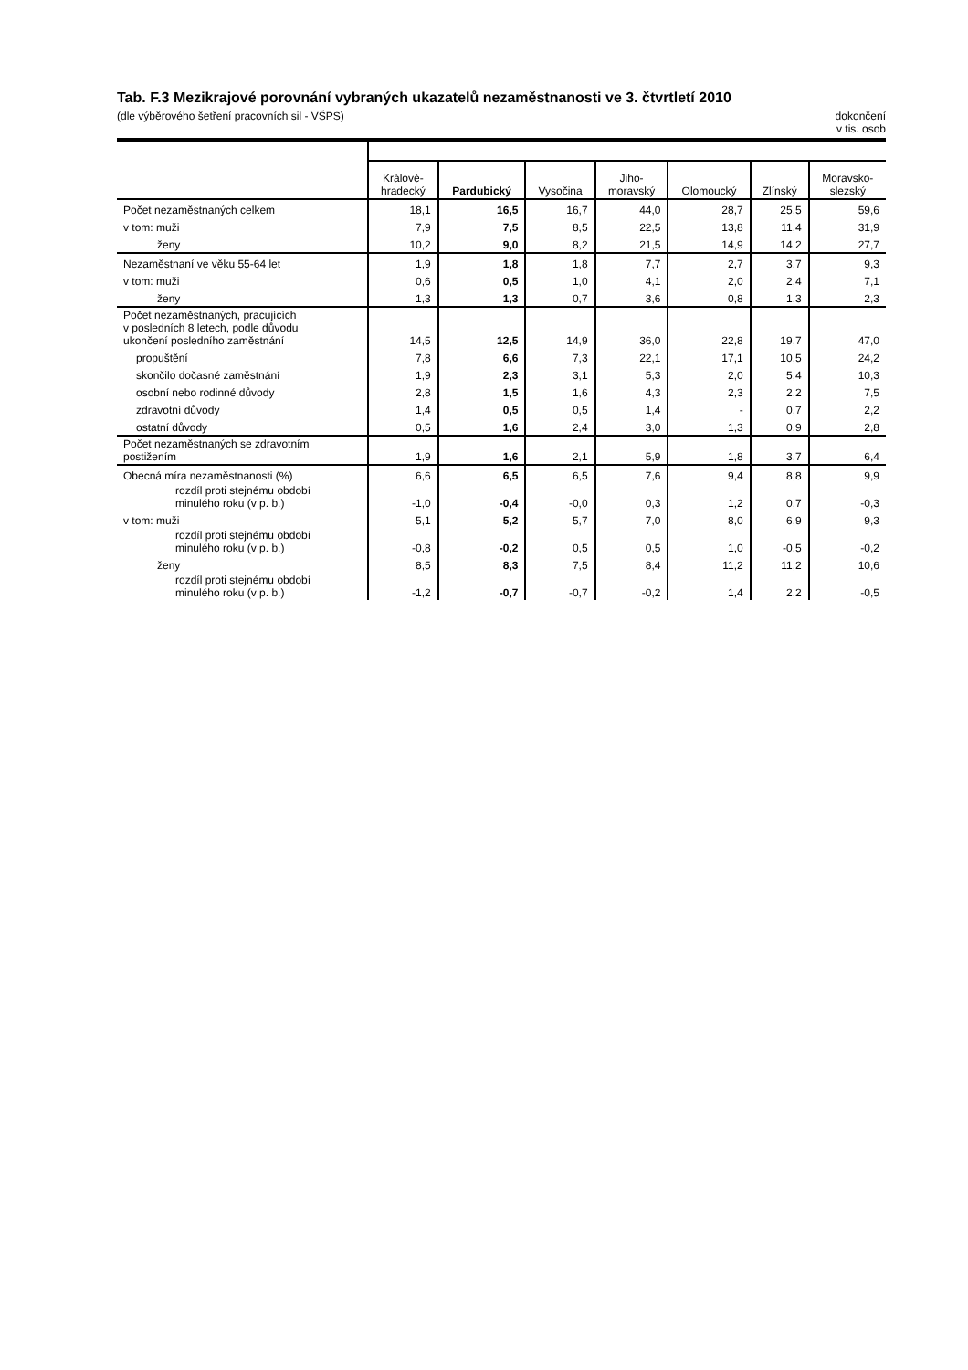Tab. F.3 Mezikrajové porovnání vybraných ukazatelů nezaměstnanosti ve 3. čtvrtletí 2010
(dle výběrového šetření pracovních sil - VŠPS) dokončení
v tis. osob
| | Králové- hradecký | Pardubický | Vysočina | Jiho- moravský | Olomoucký | Zlínský | Moravsko- slezský |
| --- | --- | --- | --- | --- | --- | --- | --- |
| Počet nezaměstnaných celkem | 18,1 | 16,5 | 16,7 | 44,0 | 28,7 | 25,5 | 59,6 |
| v tom: muži | 7,9 | 7,5 | 8,5 | 22,5 | 13,8 | 11,4 | 31,9 |
| ženy | 10,2 | 9,0 | 8,2 | 21,5 | 14,9 | 14,2 | 27,7 |
| Nezaměstnaní ve věku 55-64 let | 1,9 | 1,8 | 1,8 | 7,7 | 2,7 | 3,7 | 9,3 |
| v tom: muži | 0,6 | 0,5 | 1,0 | 4,1 | 2,0 | 2,4 | 7,1 |
| ženy | 1,3 | 1,3 | 0,7 | 3,6 | 0,8 | 1,3 | 2,3 |
| Počet nezaměstnaných, pracujících v posledních 8 letech, podle důvodu ukončení posledního zaměstnání | 14,5 | 12,5 | 14,9 | 36,0 | 22,8 | 19,7 | 47,0 |
| propuštění | 7,8 | 6,6 | 7,3 | 22,1 | 17,1 | 10,5 | 24,2 |
| skončilo dočasné zaměstnání | 1,9 | 2,3 | 3,1 | 5,3 | 2,0 | 5,4 | 10,3 |
| osobní nebo rodinné důvody | 2,8 | 1,5 | 1,6 | 4,3 | 2,3 | 2,2 | 7,5 |
| zdravotní důvody | 1,4 | 0,5 | 0,5 | 1,4 | - | 0,7 | 2,2 |
| ostatní důvody | 0,5 | 1,6 | 2,4 | 3,0 | 1,3 | 0,9 | 2,8 |
| Počet nezaměstnaných se zdravotním postižením | 1,9 | 1,6 | 2,1 | 5,9 | 1,8 | 3,7 | 6,4 |
| Obecná míra nezaměstnanosti (%) | 6,6 | 6,5 | 6,5 | 7,6 | 9,4 | 8,8 | 9,9 |
| rozdíl proti stejnému období minulého roku (v p. b.) | -1,0 | -0,4 | -0,0 | 0,3 | 1,2 | 0,7 | -0,3 |
| v tom: muži | 5,1 | 5,2 | 5,7 | 7,0 | 8,0 | 6,9 | 9,3 |
| rozdíl proti stejnému období minulého roku (v p. b.) | -0,8 | -0,2 | 0,5 | 0,5 | 1,0 | -0,5 | -0,2 |
| ženy | 8,5 | 8,3 | 7,5 | 8,4 | 11,2 | 11,2 | 10,6 |
| rozdíl proti stejnému období minulého roku (v p. b.) | -1,2 | -0,7 | -0,7 | -0,2 | 1,4 | 2,2 | -0,5 |